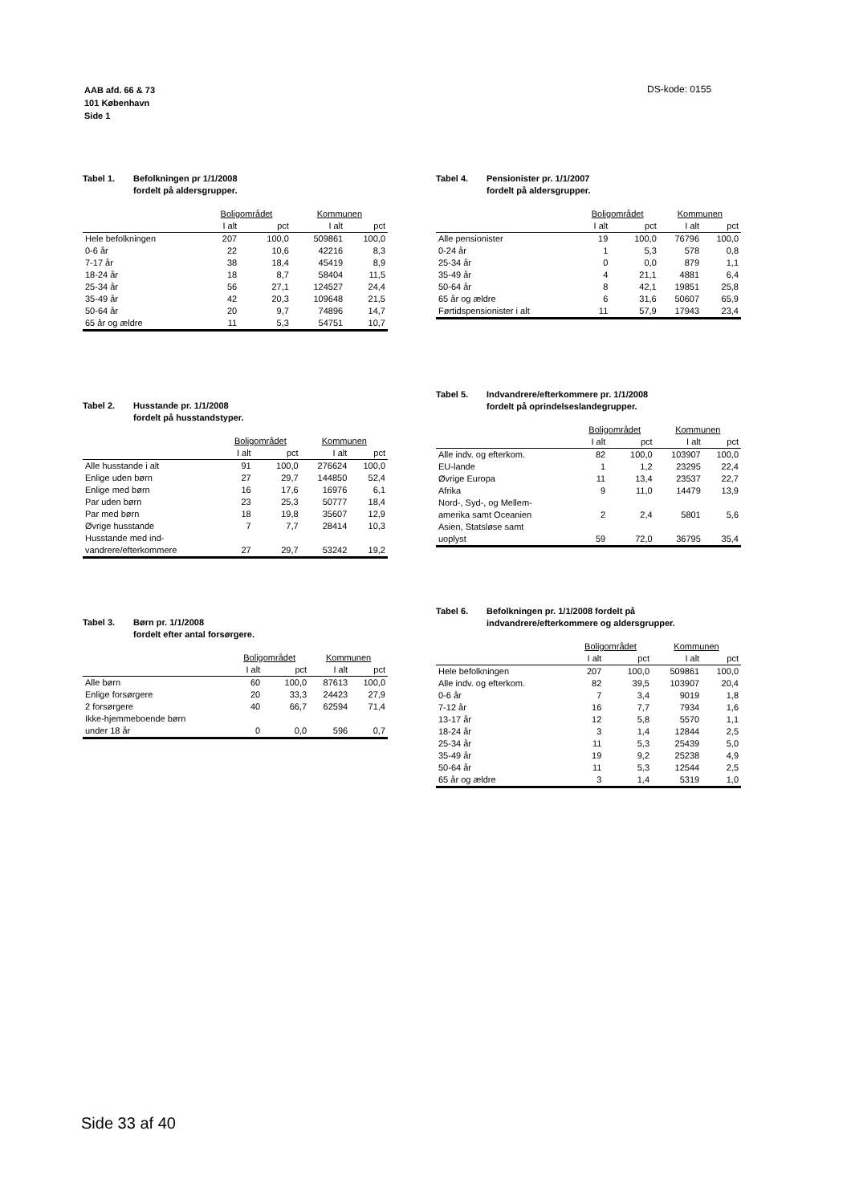AAB afd. 66 & 73
101 København
Side 1
DS-kode: 0155
Tabel 1. Befolkningen pr 1/1/2008
fordelt på aldersgrupper.
| | Boligområdet | | Kommunen | |
| --- | --- | --- | --- | --- |
| | I alt | pct | I alt | pct |
| Hele befolkningen | 207 | 100,0 | 509861 | 100,0 |
| 0-6 år | 22 | 10,6 | 42216 | 8,3 |
| 7-17 år | 38 | 18,4 | 45419 | 8,9 |
| 18-24 år | 18 | 8,7 | 58404 | 11,5 |
| 25-34 år | 56 | 27,1 | 124527 | 24,4 |
| 35-49 år | 42 | 20,3 | 109648 | 21,5 |
| 50-64 år | 20 | 9,7 | 74896 | 14,7 |
| 65 år og ældre | 11 | 5,3 | 54751 | 10,7 |
Tabel 2. Husstande pr. 1/1/2008
fordelt på husstandstyper.
| | Boligområdet | | Kommunen | |
| --- | --- | --- | --- | --- |
| | I alt | pct | I alt | pct |
| Alle husstande i alt | 91 | 100,0 | 276624 | 100,0 |
| Enlige uden børn | 27 | 29,7 | 144850 | 52,4 |
| Enlige med børn | 16 | 17,6 | 16976 | 6,1 |
| Par uden børn | 23 | 25,3 | 50777 | 18,4 |
| Par med børn | 18 | 19,8 | 35607 | 12,9 |
| Øvrige husstande | 7 | 7,7 | 28414 | 10,3 |
| Husstande med ind- vandrere/efterkommere | 27 | 29,7 | 53242 | 19,2 |
Tabel 3. Børn pr. 1/1/2008
fordelt efter antal forsørgere.
| | Boligområdet | | Kommunen | |
| --- | --- | --- | --- | --- |
| | I alt | pct | I alt | pct |
| Alle børn | 60 | 100,0 | 87613 | 100,0 |
| Enlige forsørgere | 20 | 33,3 | 24423 | 27,9 |
| 2 forsørgere | 40 | 66,7 | 62594 | 71,4 |
| Ikke-hjemmeboende børn under 18 år | 0 | 0,0 | 596 | 0,7 |
Tabel 4. Pensionister pr. 1/1/2007
fordelt på aldersgrupper.
| | Boligområdet | | Kommunen | |
| --- | --- | --- | --- | --- |
| | I alt | pct | I alt | pct |
| Alle pensionister | 19 | 100,0 | 76796 | 100,0 |
| 0-24 år | 1 | 5,3 | 578 | 0,8 |
| 25-34 år | 0 | 0,0 | 879 | 1,1 |
| 35-49 år | 4 | 21,1 | 4881 | 6,4 |
| 50-64 år | 8 | 42,1 | 19851 | 25,8 |
| 65 år og ældre | 6 | 31,6 | 50607 | 65,9 |
| Førtidspensionister i alt | 11 | 57,9 | 17943 | 23,4 |
Tabel 5. Indvandrere/efterkommere pr. 1/1/2008
fordelt på oprindelseslandegrupper.
| | Boligområdet | | Kommunen | |
| --- | --- | --- | --- | --- |
| | I alt | pct | I alt | pct |
| Alle indv. og efterkom. | 82 | 100,0 | 103907 | 100,0 |
| EU-lande | 1 | 1,2 | 23295 | 22,4 |
| Øvrige Europa | 11 | 13,4 | 23537 | 22,7 |
| Afrika | 9 | 11,0 | 14479 | 13,9 |
| Nord-, Syd-, og Mellem- amerika samt Oceanien | 2 | 2,4 | 5801 | 5,6 |
| Asien, Statsløse samt uoplyst | 59 | 72,0 | 36795 | 35,4 |
Tabel 6. Befolkningen pr. 1/1/2008 fordelt på
indvandrere/efterkommere og aldersgrupper.
| | Boligområdet | | Kommunen | |
| --- | --- | --- | --- | --- |
| | I alt | pct | I alt | pct |
| Hele befolkningen | 207 | 100,0 | 509861 | 100,0 |
| Alle indv. og efterkom. | 82 | 39,5 | 103907 | 20,4 |
| 0-6 år | 7 | 3,4 | 9019 | 1,8 |
| 7-12 år | 16 | 7,7 | 7934 | 1,6 |
| 13-17 år | 12 | 5,8 | 5570 | 1,1 |
| 18-24 år | 3 | 1,4 | 12844 | 2,5 |
| 25-34 år | 11 | 5,3 | 25439 | 5,0 |
| 35-49 år | 19 | 9,2 | 25238 | 4,9 |
| 50-64 år | 11 | 5,3 | 12544 | 2,5 |
| 65 år og ældre | 3 | 1,4 | 5319 | 1,0 |
Side 33 af 40